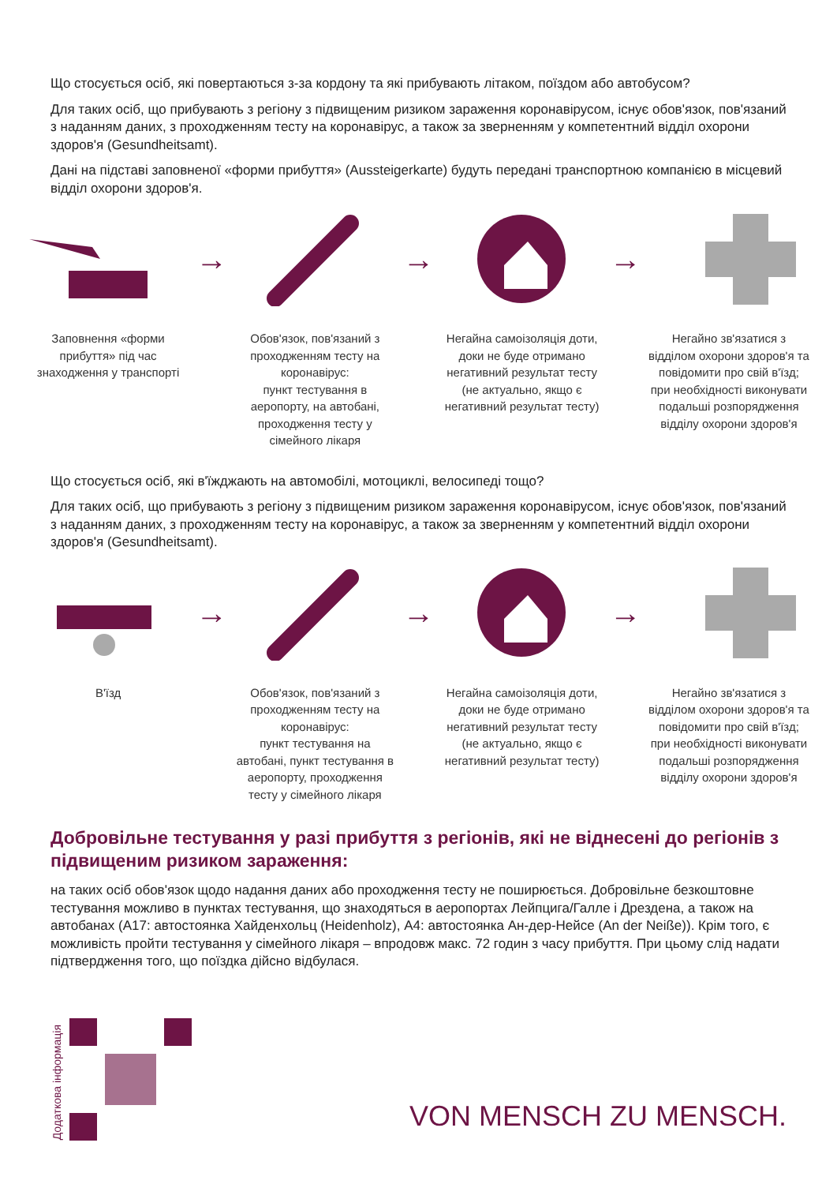Що стосується осіб, які повертаються з-за кордону та які прибувають літаком, поїздом або автобусом?
Для таких осіб, що прибувають з регіону з підвищеним ризиком зараження коронавірусом, існує обов'язок, пов'язаний з наданням даних, з проходженням тесту на коронавірус, а також за зверненням у компетентний відділ охорони здоров'я (Gesundheitsamt).
Дані на підставі заповненої «форми прибуття» (Aussteigerkarte) будуть передані транспортною компанією в місцевий відділ охорони здоров'я.
Заповнення «форми прибуття» під час знаходження у транспорті
→
Обов'язок, пов'язаний з проходженням тесту на коронавірус:
пункт тестування в аеропорту, на автобані, проходження тесту у сімейного лікаря
→
Негайна самоізоляція доти, доки не буде отримано негативний результат тесту
(не актуально, якщо є негативний результат тесту)
→
Негайно зв'язатися з відділом охорони здоров'я та повідомити про свій в'їзд; при необхідності виконувати подальші розпорядження відділу охорони здоров'я
Що стосується осіб, які в'їжджають на автомобілі, мотоциклі, велосипеді тощо?
Для таких осіб, що прибувають з регіону з підвищеним ризиком зараження коронавірусом, існує обов'язок, пов'язаний з наданням даних, з проходженням тесту на коронавірус, а також за зверненням у компетентний відділ охорони здоров'я (Gesundheitsamt).
В'їзд
→
Обов'язок, пов'язаний з проходженням тесту на коронавірус:
пункт тестування на автобані, пункт тестування в аеропорту, проходження тесту у сімейного лікаря
→
Негайна самоізоляція доти, доки не буде отримано негативний результат тесту
(не актуально, якщо є негативний результат тесту)
→
Негайно зв'язатися з відділом охорони здоров'я та повідомити про свій в'їзд; при необхідності виконувати подальші розпорядження відділу охорони здоров'я
Добровільне тестування у разі прибуття з регіонів, які не віднесені до регіонів з підвищеним ризиком зараження:
на таких осіб обов'язок щодо надання даних або проходження тесту не поширюється. Добровільне безкоштовне тестування можливо в пунктах тестування, що знаходяться в аеропортах Лейпцига/Галле і Дрездена, а також на автобанах (A17: автостоянка Хайденхольц (Heidenholz), A4: автостоянка Ан-дер-Нейсе (An der Neiße)). Крім того, є можливість пройти тестування у сімейного лікаря – впродовж макс. 72 годин з часу прибуття. При цьому слід надати підтвердження того, що поїздка дійсно відбулася.
Додаткова інформація
VON MENSCH ZU MENSCH.